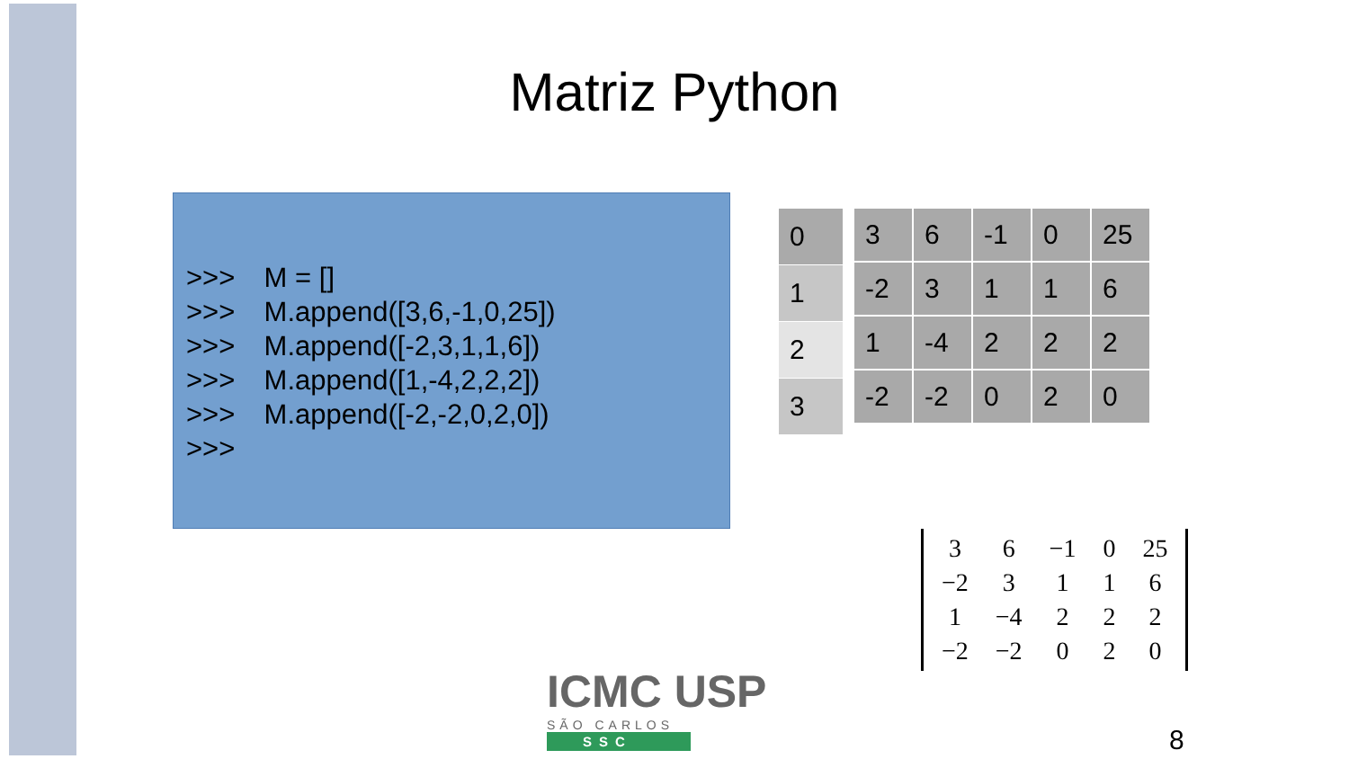Matriz Python
>>> M = []
>>> M.append([3,6,-1,0,25])
>>> M.append([-2,3,1,1,6])
>>> M.append([1,-4,2,2,2])
>>> M.append([-2,-2,0,2,0])
>>>
| 0 |
| 1 |
| 2 |
| 3 |
| 3 | 6 | -1 | 0 | 25 |
| -2 | 3 | 1 | 1 | 6 |
| 1 | -4 | 2 | 2 | 2 |
| -2 | -2 | 0 | 2 | 0 |
| 3 | 6 | −1 | 0 | 25 |
| −2 | 3 | 1 | 1 | 6 |
| 1 | −4 | 2 | 2 | 2 |
| −2 | −2 | 0 | 2 | 0 |
ICMC USP
SÃO CARLOS
SSC
8